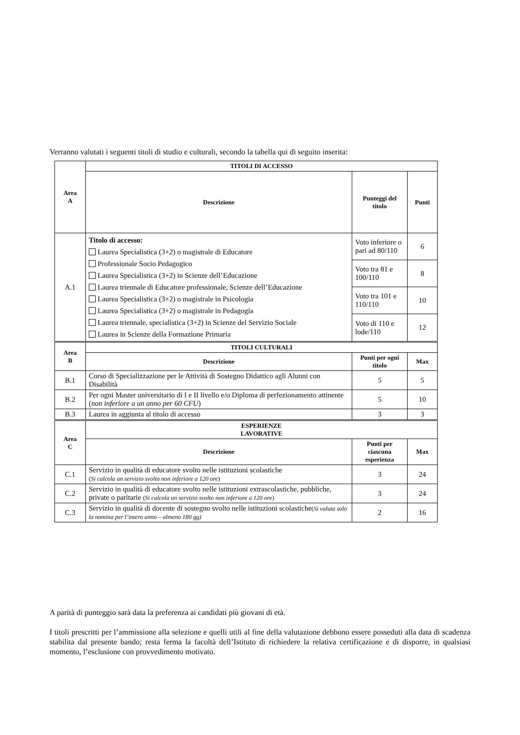Verranno valutati i seguenti titoli di studio e culturali, secondo la tabella qui di seguito inserita:
| Area A | TITOLI DI ACCESSO | | |
| --- | --- | --- | --- |
| | Descrizione | Punteggi del titolo | Punti |
| A.1 | Titolo di accesso: Laurea Specialistica (3+2) o magistrale di Educatore Professionale Socio Pedagogico Laurea Specialistica (3+2) in Scienze dell’Educazione Laurea triennale di Educatore professionale, Scienze dell’Educazione Laurea Specialistica (3+2) o magistrale in Psicologia Laurea Specialistica (3+2) o magistrale in Pedagogia Laurea triennale, specialistica (3+2) in Scienze del Servizio Sociale Laurea in Scienze della Formazione Primaria | Voto inferiore o pari ad 80/110 | 6 |
| | | Voto tra 81 e 100/110 | 8 |
| | | Voto tra 101 e 110/110 | 10 |
| | | Voto di 110 e lode/110 | 12 |
| Area B | TITOLI CULTURALI | | |
| | Descrizione | Punti per ogni titolo | Max |
| B.1 | Corso di Specializzazione per le Attività di Sostegno Didattico agli Alunni con Disabilità | 5 | 5 |
| B.2 | Per ogni Master universitario di I e II livello e/o Diploma di perfezionamento attinente ( non inferiore a un anno per 60 CFU ) | 5 | 10 |
| B.3 | Laurea in aggiunta al titolo di accesso | 3 | 3 |
| Area C | ESPERIENZE LAVORATIVE | | |
| | Descrizione | Punti per ciascuna esperienza | Max |
| C.1 | Servizio in qualità di educatore svolto nelle istituzioni scolastiche ( Si calcola un servizio svolto non inferiore a 120 ore ) | 3 | 24 |
| C.2 | Servizio in qualità di educatore svolto nelle istituzioni extrascolastiche, pubbliche, private o paritarie ( Si calcola un servizio svolto non inferiore a 120 ore ) | 3 | 24 |
| C.3 | Servizio in qualità di docente di sostegno svolto nelle istituzioni scolastiche ( Si valuta solo la nomina per l’intero anno – almeno 180 gg) | 2 | 16 |
A parità di punteggio sarà data la preferenza ai candidati più giovani di età.
I titoli prescritti per l’ammissione alla selezione e quelli utili al fine della valutazione debbono essere posseduti alla data di scadenza stabilita dal presente bando; resta ferma la facoltà dell’Istituto di richiedere la relativa certificazione e di disporre, in qualsiasi momento, l’esclusione con provvedimento motivato.